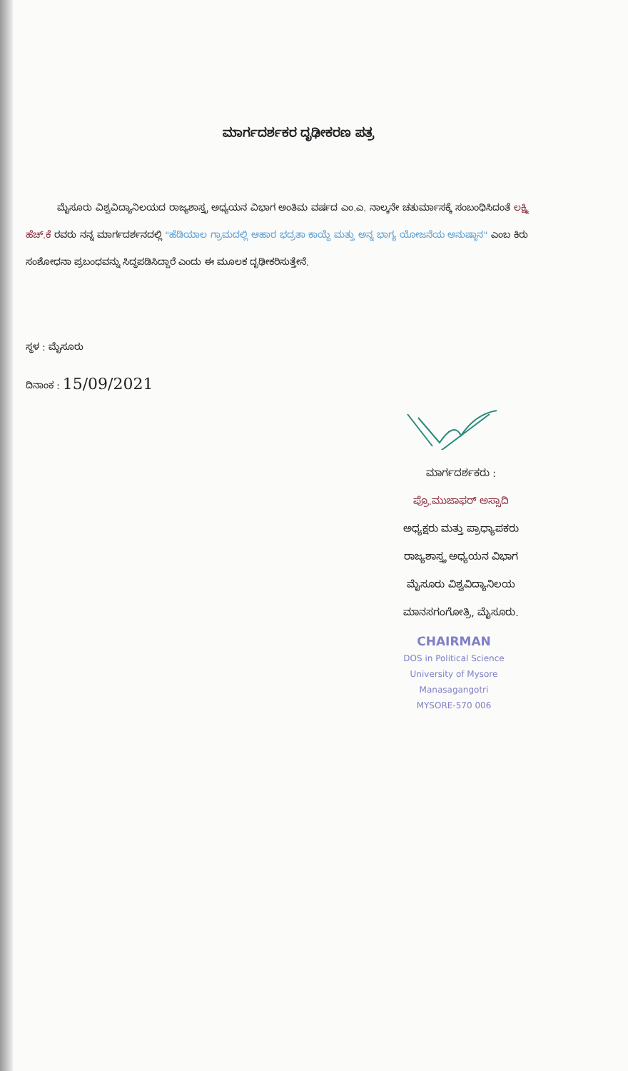ಮಾರ್ಗದರ್ಶಕರ ದೃಢೀಕರಣ ಪತ್ರ
ಮೈಸೂರು ವಿಶ್ವವಿದ್ಯಾನಿಲಯದ ರಾಜ್ಯಶಾಸ್ತ್ರ ಅಧ್ಯಯನ ವಿಭಾಗ ಅಂತಿಮ ವರ್ಷದ ಎಂ.ಎ. ನಾಲ್ಕನೇ ಚತುರ್ಮಾಸಕ್ಕೆ ಸಂಬಂಧಿಸಿದಂತೆ ಲಕ್ಷ್ಮಿ ಹೆಚ್.ಕೆ ರವರು ನನ್ನ ಮಾರ್ಗದರ್ಶನದಲ್ಲಿ "ಹೆಡಿಯಾಲ ಗ್ರಾಮದಲ್ಲಿ ಆಹಾರ ಭದ್ರತಾ ಕಾಯ್ದೆ ಮತ್ತು ಅನ್ನ ಭಾಗ್ಯ ಯೋಜನೆಯ ಅನುಷ್ಠಾನ" ಎಂಬ ಕಿರು ಸಂಶೋಧನಾ ಪ್ರಬಂಧವನ್ನು ಸಿದ್ಧಪಡಿಸಿದ್ದಾರೆ ಎಂದು ಈ ಮೂಲಕ ದೃಢೀಕರಿಸುತ್ತೇನೆ.
ಸ್ಥಳ : ಮೈಸೂರು
ದಿನಾಂಕ : 15/09/2021
ಮಾರ್ಗದರ್ಶಕರು :
ಪ್ರೊ.ಮುಜಾಫರ್ ಅಸ್ಸಾದಿ
ಅಧ್ಯಕ್ಷರು ಮತ್ತು ಪ್ರಾಧ್ಯಾಪಕರು
ರಾಜ್ಯಶಾಸ್ತ್ರ ಅಧ್ಯಯನ ವಿಭಾಗ
ಮೈಸೂರು ವಿಶ್ವವಿದ್ಯಾನಿಲಯ
ಮಾನಸಗಂಗೋತ್ರಿ, ಮೈಸೂರು.
CHAIRMAN
DOS in Political Science
University of Mysore
Manasagangotri
MYSORE-570 006